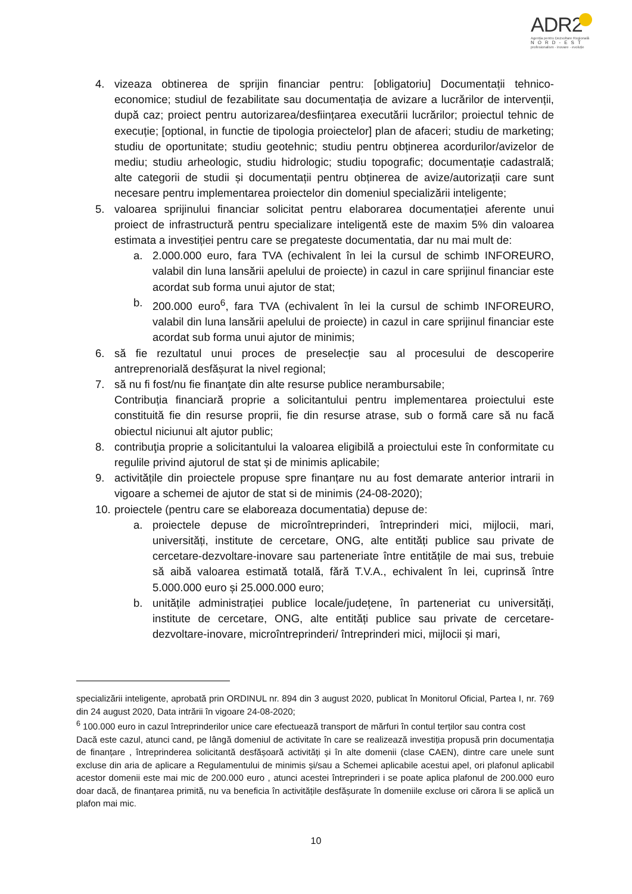ADR2
Agenția pentru Dezvoltare Regională
NORD-EST
profesionalism · inovare · evoluție
4. vizeaza obtinerea de sprijin financiar pentru: [obligatoriu] Documentații tehnico-economice; studiul de fezabilitate sau documentația de avizare a lucrărilor de intervenții, după caz; proiect pentru autorizarea/desființarea executării lucrărilor; proiectul tehnic de execuție; [optional, in functie de tipologia proiectelor] plan de afaceri; studiu de marketing; studiu de oportunitate; studiu geotehnic; studiu pentru obținerea acordurilor/avizelor de mediu; studiu arheologic, studiu hidrologic; studiu topografic; documentație cadastrală; alte categorii de studii și documentații pentru obținerea de avize/autorizații care sunt necesare pentru implementarea proiectelor din domeniul specializării inteligente;
5. valoarea sprijinului financiar solicitat pentru elaborarea documentației aferente unui proiect de infrastructură pentru specializare inteligentă este de maxim 5% din valoarea estimata a investiției pentru care se pregateste documentatia, dar nu mai mult de:
a. 2.000.000 euro, fara TVA (echivalent în lei la cursul de schimb INFOREURO, valabil din luna lansării apelului de proiecte) in cazul in care sprijinul financiar este acordat sub forma unui ajutor de stat;
b. 200.000 euro<sup>6</sup>, fara TVA (echivalent în lei la cursul de schimb INFOREURO, valabil din luna lansării apelului de proiecte) in cazul in care sprijinul financiar este acordat sub forma unui ajutor de minimis;
6. să fie rezultatul unui proces de preselecție sau al procesului de descoperire antreprenorială desfășurat la nivel regional;
7. să nu fi fost/nu fie finanţate din alte resurse publice nerambursabile;
Contribuția financiară proprie a solicitantului pentru implementarea proiectului este constituită fie din resurse proprii, fie din resurse atrase, sub o formă care să nu facă obiectul niciunui alt ajutor public;
8. contribuţia proprie a solicitantului la valoarea eligibilă a proiectului este în conformitate cu regulile privind ajutorul de stat și de minimis aplicabile;
9. activitățile din proiectele propuse spre finanțare nu au fost demarate anterior intrarii in vigoare a schemei de ajutor de stat si de minimis (24-08-2020);
10.
proiectele (pentru care se elaboreaza documentatia) depuse de:
a. proiectele depuse de microîntreprinderi, întreprinderi mici, mijlocii, mari, universități, institute de cercetare, ONG, alte entități publice sau private de cercetare-dezvoltare-inovare sau parteneriate între entitățile de mai sus, trebuie să aibă valoarea estimată totală, fără T.V.A., echivalent în lei, cuprinsă între 5.000.000 euro și 25.000.000 euro;
b. unitățile administrației publice locale/județene, în parteneriat cu universități, institute de cercetare, ONG, alte entități publice sau private de cercetare-dezvoltare-inovare, microîntreprinderi/ întreprinderi mici, mijlocii și mari,
specializării inteligente, aprobată prin ORDINUL nr. 894 din 3 august 2020, publicat în Monitorul Oficial, Partea I, nr. 769 din 24 august 2020, Data intrării în vigoare 24-08-2020;
<sup>6</sup> 100.000 euro in cazul întreprinderilor unice care efectuează transport de mărfuri în contul terților sau contra cost
Dacă este cazul, atunci cand, pe lângă domeniul de activitate în care se realizează investiția propusă prin documentația de finanțare , întreprinderea solicitantă desfășoară activități și în alte domenii (clase CAEN), dintre care unele sunt excluse din aria de aplicare a Regulamentului de minimis și/sau a Schemei aplicabile acestui apel, ori plafonul aplicabil acestor domenii este mai mic de 200.000 euro , atunci acestei întreprinderi i se poate aplica plafonul de 200.000 euro doar dacă, de finanțarea primită, nu va beneficia în activitățile desfășurate în domeniile excluse ori cărora li se aplică un plafon mai mic.
10